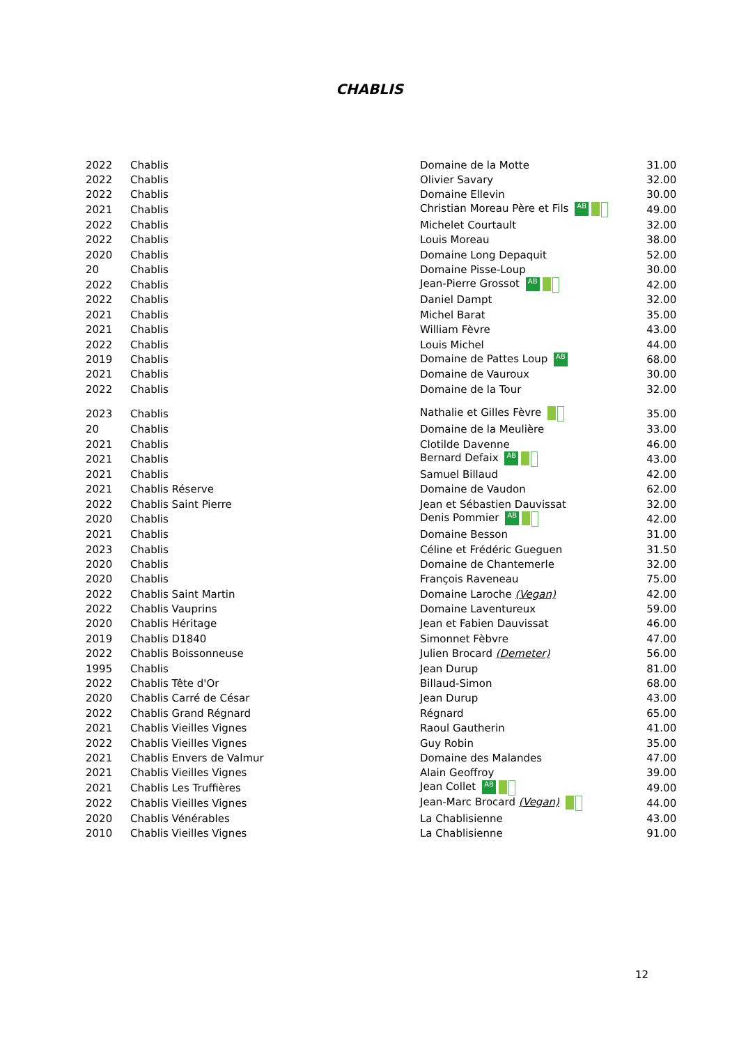CHABLIS
| 2022 | Chablis | Domaine de la Motte | 31.00 |
| 2022 | Chablis | Olivier Savary | 32.00 |
| 2022 | Chablis | Domaine Ellevin | 30.00 |
| 2021 | Chablis | Christian Moreau Père et Fils AB | 49.00 |
| 2022 | Chablis | Michelet Courtault | 32.00 |
| 2022 | Chablis | Louis Moreau | 38.00 |
| 2020 | Chablis | Domaine Long Depaquit | 52.00 |
| 20 | Chablis | Domaine Pisse-Loup | 30.00 |
| 2022 | Chablis | Jean-Pierre Grossot AB | 42.00 |
| 2022 | Chablis | Daniel Dampt | 32.00 |
| 2021 | Chablis | Michel Barat | 35.00 |
| 2021 | Chablis | William Fèvre | 43.00 |
| 2022 | Chablis | Louis Michel | 44.00 |
| 2019 | Chablis | Domaine de Pattes Loup AB | 68.00 |
| 2021 | Chablis | Domaine de Vauroux | 30.00 |
| 2022 | Chablis | Domaine de la Tour | 32.00 |
| 2023 | Chablis | Nathalie et Gilles Fèvre | 35.00 |
| 20 | Chablis | Domaine de la Meulière | 33.00 |
| 2021 | Chablis | Clotilde Davenne | 46.00 |
| 2021 | Chablis | Bernard Defaix AB | 43.00 |
| 2021 | Chablis | Samuel Billaud | 42.00 |
| 2021 | Chablis Réserve | Domaine de Vaudon | 62.00 |
| 2022 | Chablis Saint Pierre | Jean et Sébastien Dauvissat | 32.00 |
| 2020 | Chablis | Denis Pommier AB | 42.00 |
| 2021 | Chablis | Domaine Besson | 31.00 |
| 2023 | Chablis | Céline et Frédéric Gueguen | 31.50 |
| 2020 | Chablis | Domaine de Chantemerle | 32.00 |
| 2020 | Chablis | François Raveneau | 75.00 |
| 2022 | Chablis Saint Martin | Domaine Laroche (Vegan) | 42.00 |
| 2022 | Chablis Vauprins | Domaine Laventureux | 59.00 |
| 2020 | Chablis Héritage | Jean et Fabien Dauvissat | 46.00 |
| 2019 | Chablis D1840 | Simonnet Fèbvre | 47.00 |
| 2022 | Chablis Boissonneuse | Julien Brocard (Demeter) | 56.00 |
| 1995 | Chablis | Jean Durup | 81.00 |
| 2022 | Chablis Tête d'Or | Billaud-Simon | 68.00 |
| 2020 | Chablis Carré de César | Jean Durup | 43.00 |
| 2022 | Chablis Grand Régnard | Régnard | 65.00 |
| 2021 | Chablis Vieilles Vignes | Raoul Gautherin | 41.00 |
| 2022 | Chablis Vieilles Vignes | Guy Robin | 35.00 |
| 2021 | Chablis Envers de Valmur | Domaine des Malandes | 47.00 |
| 2021 | Chablis Vieilles Vignes | Alain Geoffroy | 39.00 |
| 2021 | Chablis Les Truffières | Jean Collet AB | 49.00 |
| 2022 | Chablis Vieilles Vignes | Jean-Marc Brocard (Vegan) | 44.00 |
| 2020 | Chablis Vénérables | La Chablisienne | 43.00 |
| 2010 | Chablis Vieilles Vignes | La Chablisienne | 91.00 |
12